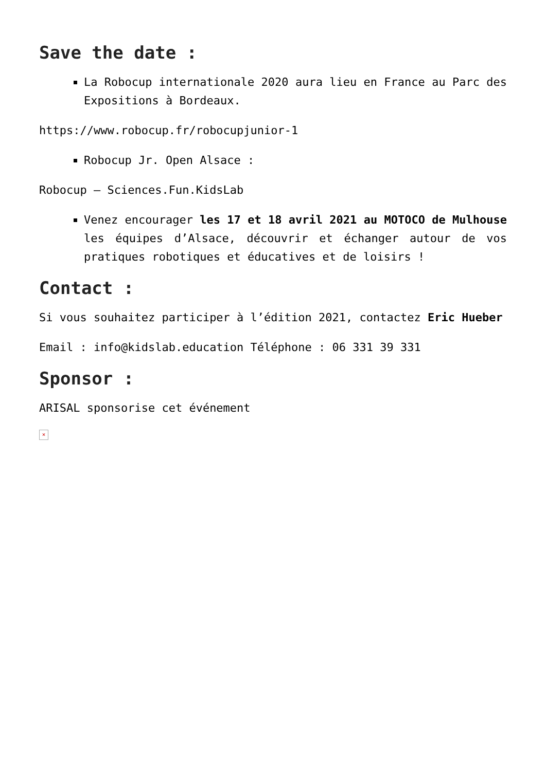Save the date :
La Robocup internationale 2020 aura lieu en France au Parc des Expositions à Bordeaux.
https://www.robocup.fr/robocupjunior-1
Robocup Jr. Open Alsace :
Robocup – Sciences.Fun.KidsLab
Venez encourager les 17 et 18 avril 2021 au MOTOCO de Mulhouse les équipes d’Alsace, découvrir et échanger autour de vos pratiques robotiques et éducatives et de loisirs !
Contact :
Si vous souhaitez participer à l’édition 2021, contactez Eric Hueber
Email : info@kidslab.education Téléphone : 06 331 39 331
Sponsor :
ARISAL sponsorise cet événement
×